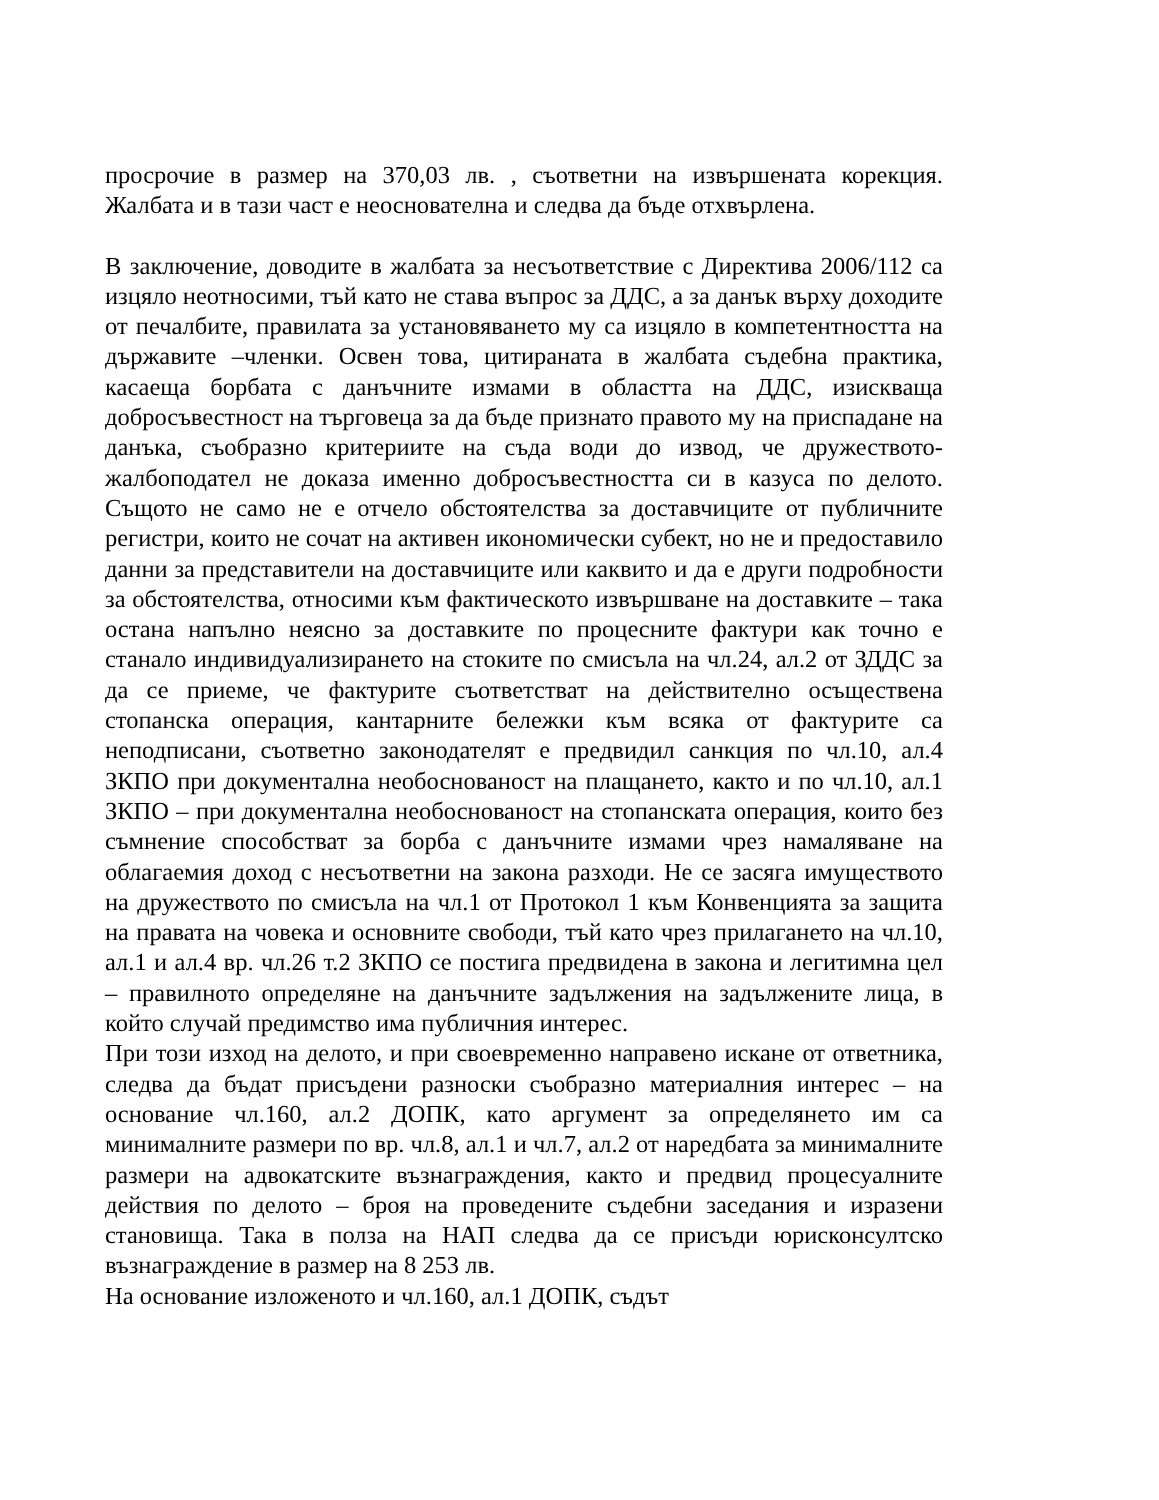просрочие в размер на 370,03 лв. , съответни на извършената корекция. Жалбата и в тази част е неоснователна и следва да бъде отхвърлена.
В заключение, доводите в жалбата за несъответствие с Директива 2006/112 са изцяло неотносими, тъй като не става въпрос за ДДС, а за данък върху доходите от печалбите, правилата за установяването му са изцяло в компетентността на държавите –членки. Освен това, цитираната в жалбата съдебна практика, касаеща борбата с данъчните измами в областта на ДДС, изискваща добросъвестност на търговеца за да бъде признато правото му на приспадане на данъка, съобразно критериите на съда води до извод, че дружеството-жалбоподател не доказа именно добросъвестността си в казуса по делото. Същото не само не е отчело обстоятелства за доставчиците от публичните регистри, които не сочат на активен икономически субект, но не и предоставило данни за представители на доставчиците или каквито и да е други подробности за обстоятелства, относими към фактическото извършване на доставките – така остана напълно неясно за доставките по процесните фактури как точно е станало индивидуализирането на стоките по смисъла на чл.24, ал.2 от ЗДДС за да се приеме, че фактурите съответстват на действително осъществена стопанска операция, кантарните бележки към всяка от фактурите са неподписани, съответно законодателят е предвидил санкция по чл.10, ал.4 ЗКПО при документална необоснованост на плащането, както и по чл.10, ал.1 ЗКПО – при документална необоснованост на стопанската операция, които без съмнение способстват за борба с данъчните измами чрез намаляване на облагаемия доход с несъответни на закона разходи. Не се засяга имуществото на дружеството по смисъла на чл.1 от Протокол 1 към Конвенцията за защита на правата на човека и основните свободи, тъй като чрез прилагането на чл.10, ал.1 и ал.4 вр. чл.26 т.2 ЗКПО се постига предвидена в закона и легитимна цел – правилното определяне на данъчните задължения на задължените лица, в който случай предимство има публичния интерес.
При този изход на делото, и при своевременно направено искане от ответника, следва да бъдат присъдени разноски съобразно материалния интерес – на основание чл.160, ал.2 ДОПК, като аргумент за определянето им са минималните размери по вр. чл.8, ал.1 и чл.7, ал.2 от наредбата за минималните размери на адвокатските възнаграждения, както и предвид процесуалните действия по делото – броя на проведените съдебни заседания и изразени становища. Така в полза на НАП следва да се присъди юрисконсултско възнаграждение в размер на 8 253 лв.
На основание изложеното и чл.160, ал.1 ДОПК, съдът